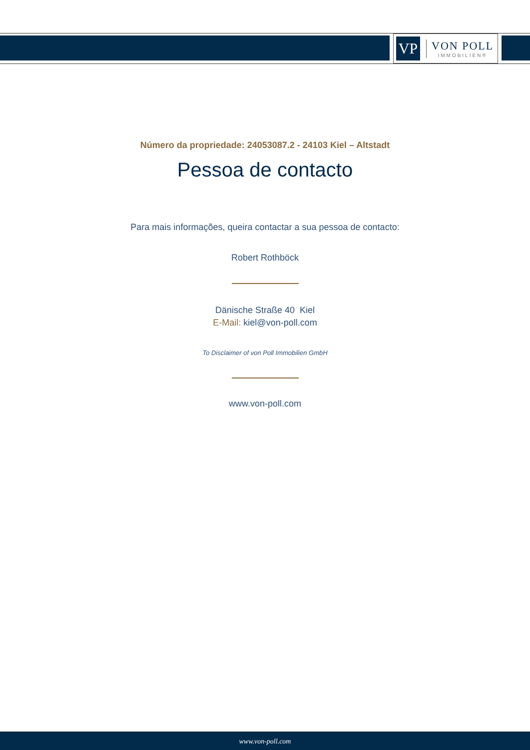VP
VON POLL
IMMOBILIEN®
Número da propriedade: 24053087.2 - 24103 Kiel – Altstadt
Pessoa de contacto
Para mais informações, queira contactar a sua pessoa de contacto:
Robert Rothböck
Dänische Straße 40 Kiel
E-Mail: kiel@von-poll.com
To Disclaimer of von Poll Immobilien GmbH
www.von-poll.com
www.von-poll.com